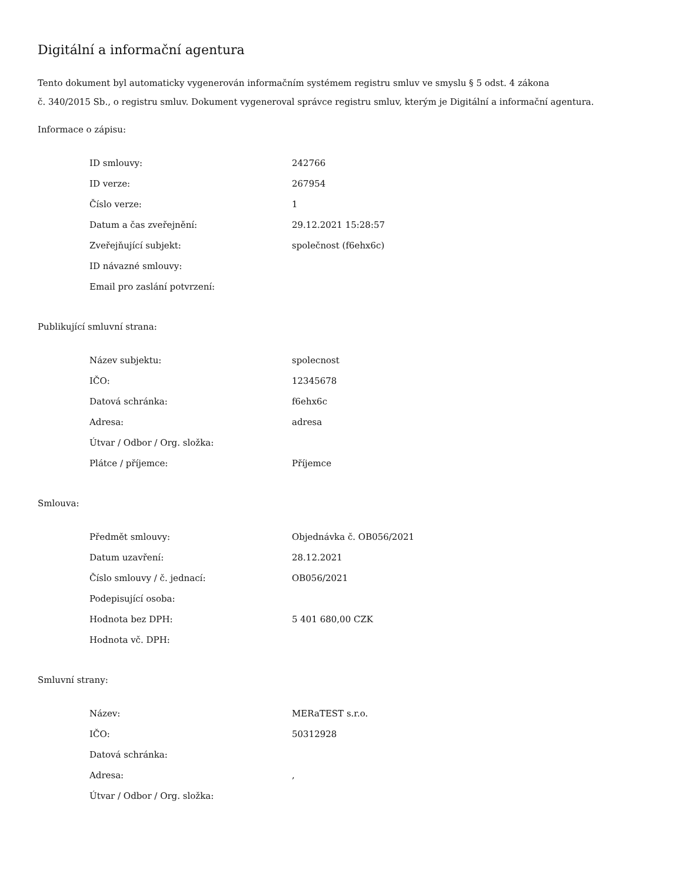Digitální a informační agentura
Tento dokument byl automaticky vygenerován informačním systémem registru smluv ve smyslu § 5 odst. 4 zákona
č. 340/2015 Sb., o registru smluv. Dokument vygeneroval správce registru smluv, kterým je Digitální a informační agentura.
Informace o zápisu:
| ID smlouvy: | 242766 |
| ID verze: | 267954 |
| Číslo verze: | 1 |
| Datum a čas zveřejnění: | 29.12.2021 15:28:57 |
| Zveřejňující subjekt: | společnost (f6ehx6c) |
| ID návazné smlouvy: | |
| Email pro zaslání potvrzení: | |
Publikující smluvní strana:
| Název subjektu: | spolecnost |
| IČO: | 12345678 |
| Datová schránka: | f6ehx6c |
| Adresa: | adresa |
| Útvar / Odbor / Org. složka: | |
| Plátce / příjemce: | Příjemce |
Smlouva:
| Předmět smlouvy: | Objednávka č. OB056/2021 |
| Datum uzavření: | 28.12.2021 |
| Číslo smlouvy / č. jednací: | OB056/2021 |
| Podepisující osoba: | |
| Hodnota bez DPH: | 5 401 680,00 CZK |
| Hodnota vč. DPH: | |
Smluvní strany:
| Název: | MERaTEST s.r.o. |
| IČO: | 50312928 |
| Datová schránka: | |
| Adresa: | , |
| Útvar / Odbor / Org. složka: | |